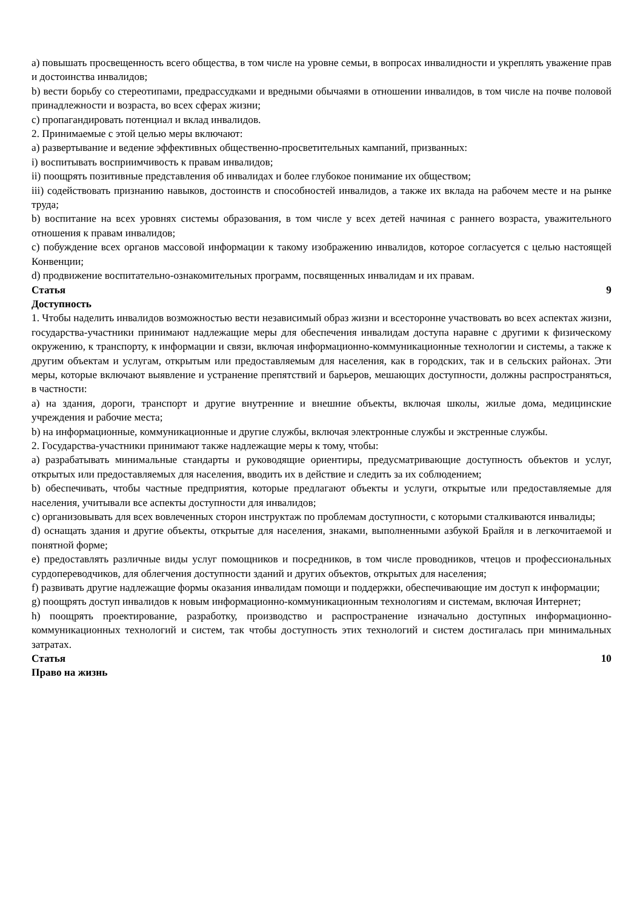a) повышать просвещенность всего общества, в том числе на уровне семьи, в вопросах инвалидности и укреплять уважение прав и достоинства инвалидов;
b) вести борьбу со стереотипами, предрассудками и вредными обычаями в отношении инвалидов, в том числе на почве половой принадлежности и возраста, во всех сферах жизни;
c) пропагандировать потенциал и вклад инвалидов.
2. Принимаемые с этой целью меры включают:
a) развертывание и ведение эффективных общественно-просветительных кампаний, призванных:
i) воспитывать восприимчивость к правам инвалидов;
ii) поощрять позитивные представления об инвалидах и более глубокое понимание их обществом;
iii) содействовать признанию навыков, достоинств и способностей инвалидов, а также их вклада на рабочем месте и на рынке труда;
b) воспитание на всех уровнях системы образования, в том числе у всех детей начиная с раннего возраста, уважительного отношения к правам инвалидов;
c) побуждение всех органов массовой информации к такому изображению инвалидов, которое согласуется с целью настоящей Конвенции;
d) продвижение воспитательно-ознакомительных программ, посвященных инвалидам и их правам.
Статья 9
Доступность
1. Чтобы наделить инвалидов возможностью вести независимый образ жизни и всесторонне участвовать во всех аспектах жизни, государства-участники принимают надлежащие меры для обеспечения инвалидам доступа наравне с другими к физическому окружению, к транспорту, к информации и связи, включая информационно-коммуникационные технологии и системы, а также к другим объектам и услугам, открытым или предоставляемым для населения, как в городских, так и в сельских районах. Эти меры, которые включают выявление и устранение препятствий и барьеров, мешающих доступности, должны распространяться, в частности:
a) на здания, дороги, транспорт и другие внутренние и внешние объекты, включая школы, жилые дома, медицинские учреждения и рабочие места;
b) на информационные, коммуникационные и другие службы, включая электронные службы и экстренные службы.
2. Государства-участники принимают также надлежащие меры к тому, чтобы:
a) разрабатывать минимальные стандарты и руководящие ориентиры, предусматривающие доступность объектов и услуг, открытых или предоставляемых для населения, вводить их в действие и следить за их соблюдением;
b) обеспечивать, чтобы частные предприятия, которые предлагают объекты и услуги, открытые или предоставляемые для населения, учитывали все аспекты доступности для инвалидов;
c) организовывать для всех вовлеченных сторон инструктаж по проблемам доступности, с которыми сталкиваются инвалиды;
d) оснащать здания и другие объекты, открытые для населения, знаками, выполненными азбукой Брайля и в легкочитаемой и понятной форме;
e) предоставлять различные виды услуг помощников и посредников, в том числе проводников, чтецов и профессиональных сурдопереводчиков, для облегчения доступности зданий и других объектов, открытых для населения;
f) развивать другие надлежащие формы оказания инвалидам помощи и поддержки, обеспечивающие им доступ к информации;
g) поощрять доступ инвалидов к новым информационно-коммуникационным технологиям и системам, включая Интернет;
h) поощрять проектирование, разработку, производство и распространение изначально доступных информационно-коммуникационных технологий и систем, так чтобы доступность этих технологий и систем достигалась при минимальных затратах.
Статья 10
Право на жизнь